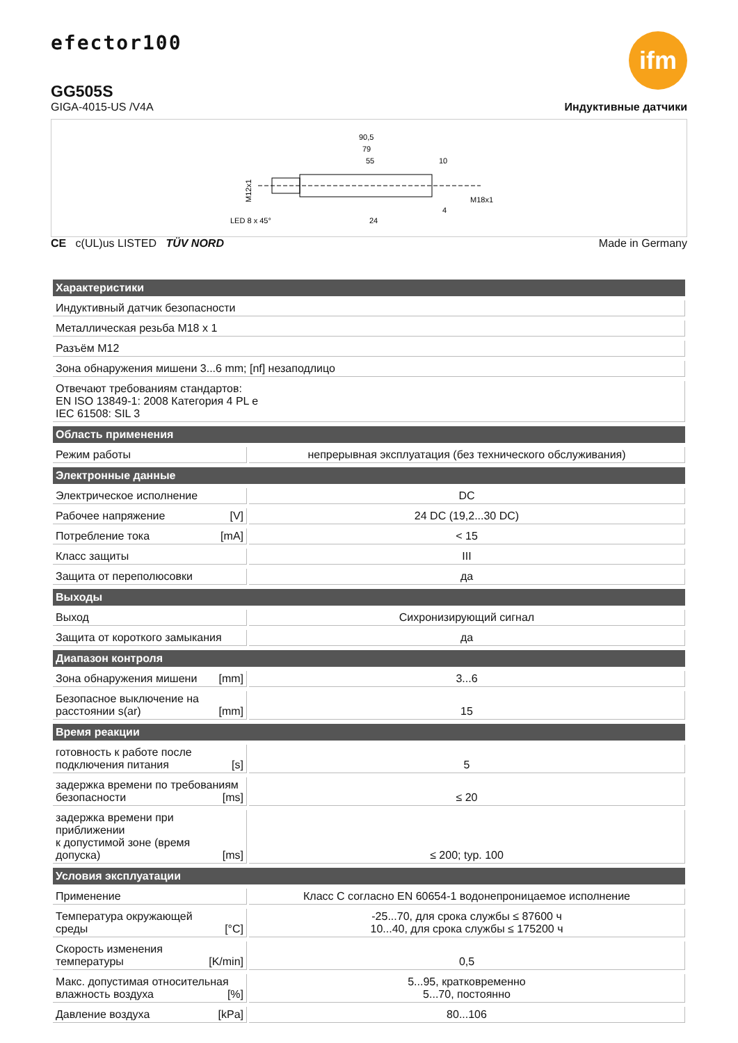efector100
GG505S
ifm
GIGA-4015-US /V4A Индуктивные датчики
90,5
79
55
10
M12x1
M18x1
LED 8 x 45°
24
4
CE c(UL)us LISTED TÜV NORD Made in Germany
| Характеристики | |
| --- | --- |
| Индуктивный датчик безопасности | |
| Металлическая резьба M18 x 1 | |
| Разъём M12 | |
| Зона обнаружения мишени 3...6 mm; [nf] незаподлицо | |
| Отвечают требованиям стандартов: EN ISO 13849-1: 2008 Категория 4 PL e IEC 61508: SIL 3 | |
| Область применения | |
| Режим работы | непрерывная эксплуатация (без технического обслуживания) |
| Электронные данные | |
| Электрическое исполнение | DC |
| Рабочее напряжение [V] | 24 DC (19,2...30 DC) |
| Потребление тока [mA] | < 15 |
| Класс защиты | III |
| Защита от переполюсовки | да |
| Выходы | |
| Выход | Сихронизирующий сигнал |
| Защита от короткого замыкания | да |
| Диапазон контроля | |
| Зона обнаружения мишени [mm] | 3...6 |
| Безопасное выключение на расстоянии s(ar) [mm] | 15 |
| Время реакции | |
| готовность к работе после подключения питания [s] | 5 |
| задержка времени по требованиям безопасности [ms] | ≤ 20 |
| задержка времени при приближении к допустимой зоне (время допуска) [ms] | ≤ 200; typ. 100 |
| Условия эксплуатации | |
| Применение | Класс C согласно EN 60654-1 водонепроницаемое исполнение |
| Температура окружающей среды [°C] | -25...70, для срока службы ≤ 87600 ч 10...40, для срока службы ≤ 175200 ч |
| Скорость изменения температуры [K/min] | 0,5 |
| Макс. допустимая относительная влажность воздуха [%] | 5...95, кратковременно 5...70, постоянно |
| Давление воздуха [kPa] | 80...106 |